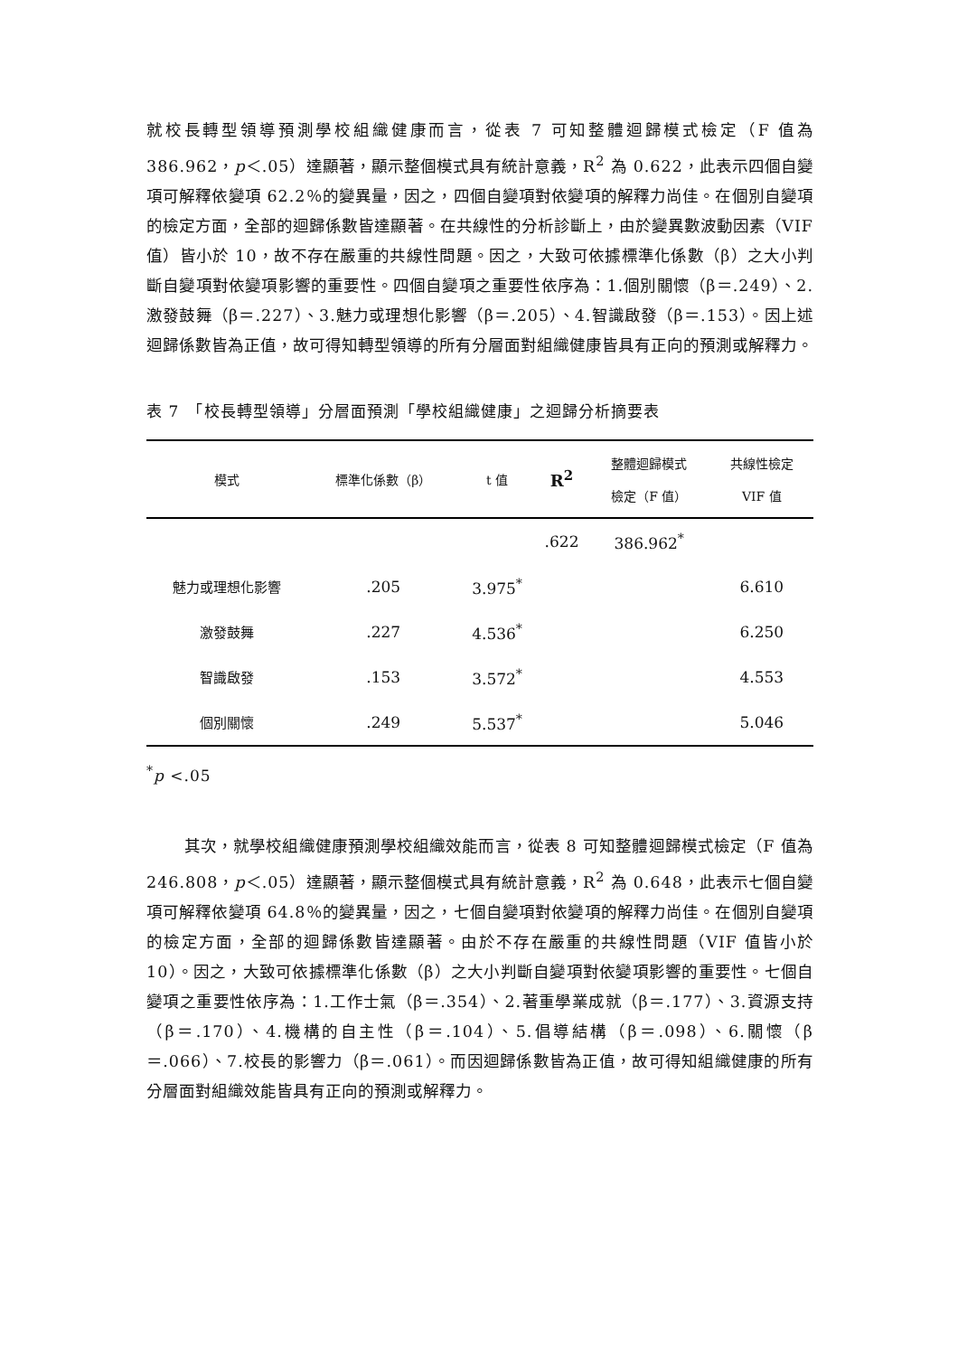就校長轉型領導預測學校組織健康而言，從表 7 可知整體迴歸模式檢定（F 值為 386.962，p＜.05）達顯著，顯示整個模式具有統計意義，R<sup>2</sup> 為 0.622，此表示四個自變項可解釋依變項 62.2％的變異量，因之，四個自變項對依變項的解釋力尚佳。在個別自變項的檢定方面，全部的迴歸係數皆達顯著。在共線性的分析診斷上，由於變異數波動因素（VIF 值）皆小於 10，故不存在嚴重的共線性問題。因之，大致可依據標準化係數（β）之大小判斷自變項對依變項影響的重要性。四個自變項之重要性依序為：1.個別關懷（β＝.249）、2.激發鼓舞（β＝.227）、3.魅力或理想化影響（β＝.205）、4.智識啟發（β＝.153）。因上述迴歸係數皆為正值，故可得知轉型領導的所有分層面對組織健康皆具有正向的預測或解釋力。
表 7　「校長轉型領導」分層面預測「學校組織健康」之迴歸分析摘要表
| 模式 | 標準化係數（β） | t 值 | R<sup>2</sup> | 整體迴歸模式 檢定（F 值） | 共線性檢定 VIF 值 |
| --- | --- | --- | --- | --- | --- |
| | | | .622 | 386.962<sup>*</sup> | |
| 魅力或理想化影響 | .205 | 3.975<sup>*</sup> | | | 6.610 |
| 激發鼓舞 | .227 | 4.536<sup>*</sup> | | | 6.250 |
| 智識啟發 | .153 | 3.572<sup>*</sup> | | | 4.553 |
| 個別關懷 | .249 | 5.537<sup>*</sup> | | | 5.046 |
<sup>*</sup> p <.05
其次，就學校組織健康預測學校組織效能而言，從表 8 可知整體迴歸模式檢定（F 值為 246.808，p＜.05）達顯著，顯示整個模式具有統計意義，R<sup>2</sup> 為 0.648，此表示七個自變項可解釋依變項 64.8％的變異量，因之，七個自變項對依變項的解釋力尚佳。在個別自變項的檢定方面，全部的迴歸係數皆達顯著。由於不存在嚴重的共線性問題（VIF 值皆小於 10）。因之，大致可依據標準化係數（β）之大小判斷自變項對依變項影響的重要性。七個自變項之重要性依序為：1.工作士氣（β＝.354）、2.著重學業成就（β＝.177）、3.資源支持（β＝.170）、4.機構的自主性（β＝.104）、5.倡導結構（β＝.098）、6.關懷（β＝.066）、7.校長的影響力（β＝.061）。而因迴歸係數皆為正值，故可得知組織健康的所有分層面對組織效能皆具有正向的預測或解釋力。